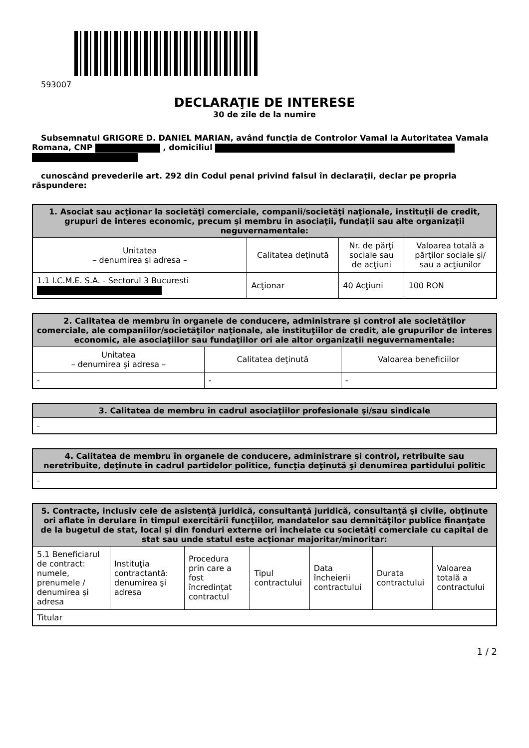593007
DECLARAŢIE DE INTERESE
30 de zile de la numire
Subsemnatul GRIGORE D. DANIEL MARIAN, având funcţia de Controlor Vamal la Autoritatea Vamala Romana, CNP , domiciliul
cunoscând prevederile art. 292 din Codul penal privind falsul în declaraţii, declar pe propria răspundere:
| 1. Asociat sau acţionar la societăţi comerciale, companii/societăţi naţionale, instituţii de credit, grupuri de interes economic, precum şi membru în asociaţii, fundaţii sau alte organizaţii neguvernamentale: | | | |
| --- | --- | --- | --- |
| Unitatea – denumirea şi adresa – | Calitatea deţinută | Nr. de părţi sociale sau de acţiuni | Valoarea totală a părţilor sociale şi/ sau a acţiunilor |
| 1.1 I.C.M.E. S.A. - Sectorul 3 Bucuresti | Acţionar | 40 Acţiuni | 100 RON |
| 2. Calitatea de membru în organele de conducere, administrare şi control ale societăţilor comerciale, ale companiilor/societăţilor naţionale, ale instituţiilor de credit, ale grupurilor de interes economic, ale asociaţiilor sau fundaţiilor ori ale altor organizaţii neguvernamentale: | | |
| --- | --- | --- |
| Unitatea – denumirea şi adresa – | Calitatea deţinută | Valoarea beneficiilor |
| - | - | - |
| 3. Calitatea de membru în cadrul asociaţiilor profesionale şi/sau sindicale |
| --- |
| - |
| 4. Calitatea de membru în organele de conducere, administrare şi control, retribuite sau neretribuite, deţinute în cadrul partidelor politice, funcţia deţinută şi denumirea partidului politic |
| --- |
| - |
| 5. Contracte, inclusiv cele de asistenţă juridică, consultanţă juridică, consultanţă şi civile, obţinute ori aflate în derulare în timpul exercitării funcţiilor, mandatelor sau demnităţilor publice finanţate de la bugetul de stat, local şi din fonduri externe ori încheiate cu societăţi comerciale cu capital de stat sau unde statul este acţionar majoritar/minoritar: | | | | | | |
| --- | --- | --- | --- | --- | --- | --- |
| 5.1 Beneficiarul de contract: numele, prenumele / denumirea şi adresa | Instituţia contractantă: denumirea şi adresa | Procedura prin care a fost încredinţat contractul | Tipul contractului | Data încheierii contractului | Durata contractului | Valoarea totală a contractului |
| Titular | | | | | | |
1 / 2